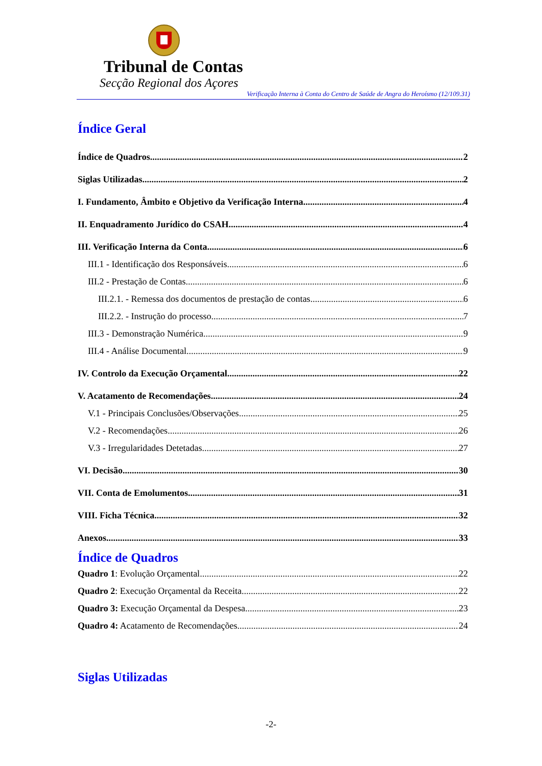Tribunal de Contas
Secção Regional dos Açores
Verificação Interna à Conta do Centro de Saúde de Angra do Heroísmo (12/109.31)
Índice Geral
Índice de Quadros 2
Siglas Utilizadas 2
I. Fundamento, Âmbito e Objetivo da Verificação Interna 4
II. Enquadramento Jurídico do CSAH 4
III. Verificação Interna da Conta 6
III.1 - Identificação dos Responsáveis 6
III.2 - Prestação de Contas 6
III.2.1. - Remessa dos documentos de prestação de contas 6
III.2.2. - Instrução do processo 7
III.3 - Demonstração Numérica 9
III.4 - Análise Documental 9
IV. Controlo da Execução Orçamental 22
V. Acatamento de Recomendações 24
V.1 - Principais Conclusões/Observações 25
V.2 - Recomendações 26
V.3 - Irregularidades Detetadas 27
VI. Decisão 30
VII. Conta de Emolumentos 31
VIII. Ficha Técnica 32
Anexos 33
Índice de Quadros
Quadro 1: Evolução Orçamental 22
Quadro 2: Execução Orçamental da Receita 22
Quadro 3: Execução Orçamental da Despesa 23
Quadro 4: Acatamento de Recomendações 24
Siglas Utilizadas
-2-